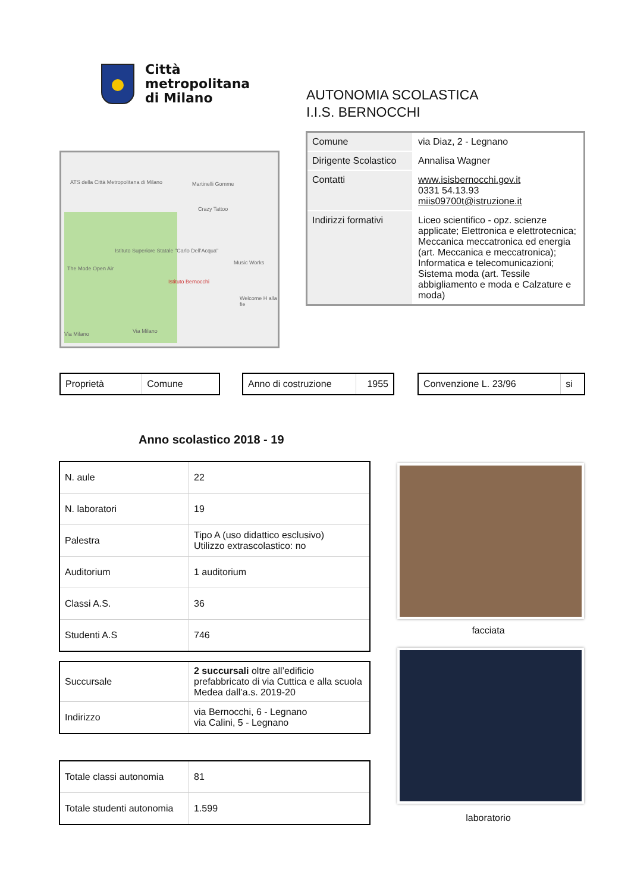Città
metropolitana
di Milano
AUTONOMIA SCOLASTICA
I.I.S. BERNOCCHI
ATS della Città Metropolitana di Milano Martinelli Gomme
Crazy Tattoo
Istituto Superiore Statale "Carlo Dell'Acqua"
Music Works
The Mode Open Air
Istituto Bernocchi
Welcome H alla fie
Via Milano Via Milano
| Comune | via Diaz, 2 - Legnano |
| Dirigente Scolastico | Annalisa Wagner |
| Contatti | www.isisbernocchi.gov.it 0331 54.13.93 miis09700t@istruzione.it |
| Indirizzi formativi | Liceo scientifico - opz. scienze applicate; Elettronica e elettrotecnica; Meccanica meccatronica ed energia (art. Meccanica e meccatronica); Informatica e telecomunicazioni; Sistema moda (art. Tessile abbigliamento e moda e Calzature e moda) |
| Proprietà | Comune |
| Anno di costruzione | 1955 |
| Convenzione L. 23/96 | si |
Anno scolastico 2018 - 19
| N. aule | 22 |
| N. laboratori | 19 |
| Palestra | Tipo A (uso didattico esclusivo) Utilizzo extrascolastico: no |
| Auditorium | 1 auditorium |
| Classi A.S. | 36 |
| Studenti A.S | 746 |
| Succursale | 2 succursali oltre all’edificio prefabbricato di via Cuttica e alla scuola Medea dall’a.s. 2019-20 |
| Indirizzo | via Bernocchi, 6 - Legnano via Calini, 5 - Legnano |
| Totale classi autonomia | 81 |
| Totale studenti autonomia | 1.599 |
facciata
laboratorio